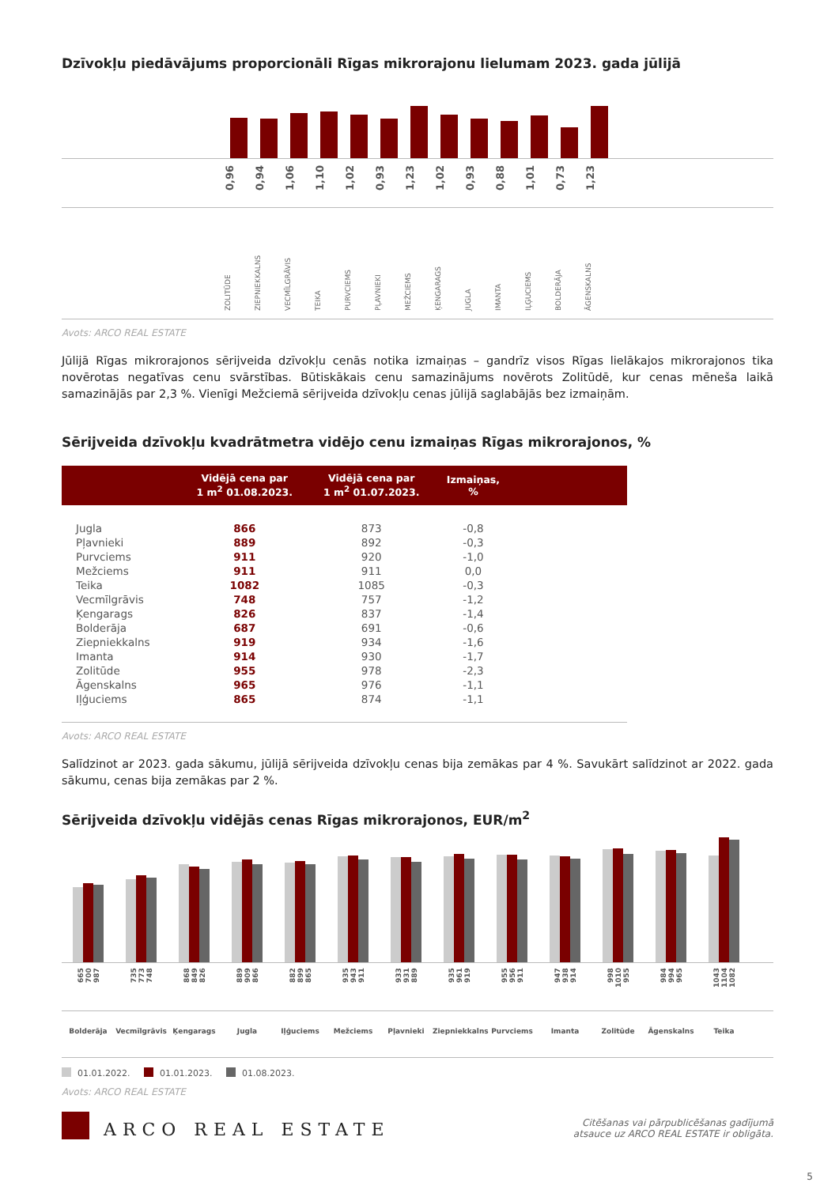Dzīvokļu piedāvājums proporcionāli Rīgas mikrorajonu lielumam 2023. gada jūlijā
0,96 0,94 1,06 1,10 1,02 0,93 1,23 1,02 0,93 0,88 1,01 0,73 1,23
ZOLITŪDE ZIEPNIEKKALNS VECMĪLGRĀVIS TEIKA PURVCIEMS PĻAVNIEKI MEŽCIEMS ĶENGARAGS JUGLA IMANTA IĻĢUCIEMS BOLDERĀJA ĀGENSKALNS
Avots: ARCO REAL ESTATE
Jūlijā Rīgas mikrorajonos sērijveida dzīvokļu cenās notika izmaiņas – gandrīz visos Rīgas lielākajos mikrorajonos tika novērotas negatīvas cenu svārstības. Būtiskākais cenu samazinājums novērots Zolitūdē, kur cenas mēneša laikā samazinājās par 2,3 %. Vienīgi Mežciemā sērijveida dzīvokļu cenas jūlijā saglabājās bez izmaiņām.
Sērijveida dzīvokļu kvadrātmetra vidējo cenu izmaiņas Rīgas mikrorajonos, %
| | Vidējā cena par 1 m<sup>2</sup> 01.08.2023. | Vidējā cena par 1 m<sup>2</sup> 01.07.2023. | Izmaiņas, % | |
| --- | --- | --- | --- | --- |
| Jugla | 866 | 873 | -0,8 | |
| Pļavnieki | 889 | 892 | -0,3 | |
| Purvciems | 911 | 920 | -1,0 | |
| Mežciems | 911 | 911 | 0,0 | |
| Teika | 1082 | 1085 | -0,3 | |
| Vecmīlgrāvis | 748 | 757 | -1,2 | |
| Ķengarags | 826 | 837 | -1,4 | |
| Bolderāja | 687 | 691 | -0,6 | |
| Ziepniekkalns | 919 | 934 | -1,6 | |
| Imanta | 914 | 930 | -1,7 | |
| Zolitūde | 955 | 978 | -2,3 | |
| Āgenskalns | 965 | 976 | -1,1 | |
| Iļģuciems | 865 | 874 | -1,1 | |
Avots: ARCO REAL ESTATE
Salīdzinot ar 2023. gada sākumu, jūlijā sērijveida dzīvokļu cenas bija zemākas par 4 %. Savukārt salīdzinot ar 2022. gada sākumu, cenas bija zemākas par 2 %.
Sērijveida dzīvokļu vidējās cenas Rīgas mikrorajonos, EUR/m<sup>2</sup>
665 700 987
735 773 748
868 849 826
889 909 866
882 899 865
935 943 911
933 931 889
935 961 919
955 956 911
947 938 914
998 1010 955
984 994 965
1043 1104 1082
Bolderāja Vecmīlgrāvis Ķengarags Jugla Iļģuciems Mežciems Pļavnieki Ziepniekkalns
Purvciems Imanta Zolitūde Āgenskalns Teika
01.01.2022. 01.01.2023. 01.08.2023.
Avots: ARCO REAL ESTATE
ARCO REAL ESTATE
Citēšanas vai pārpublicēšanas gadījumā
atsauce uz ARCO REAL ESTATE ir obligāta.
5